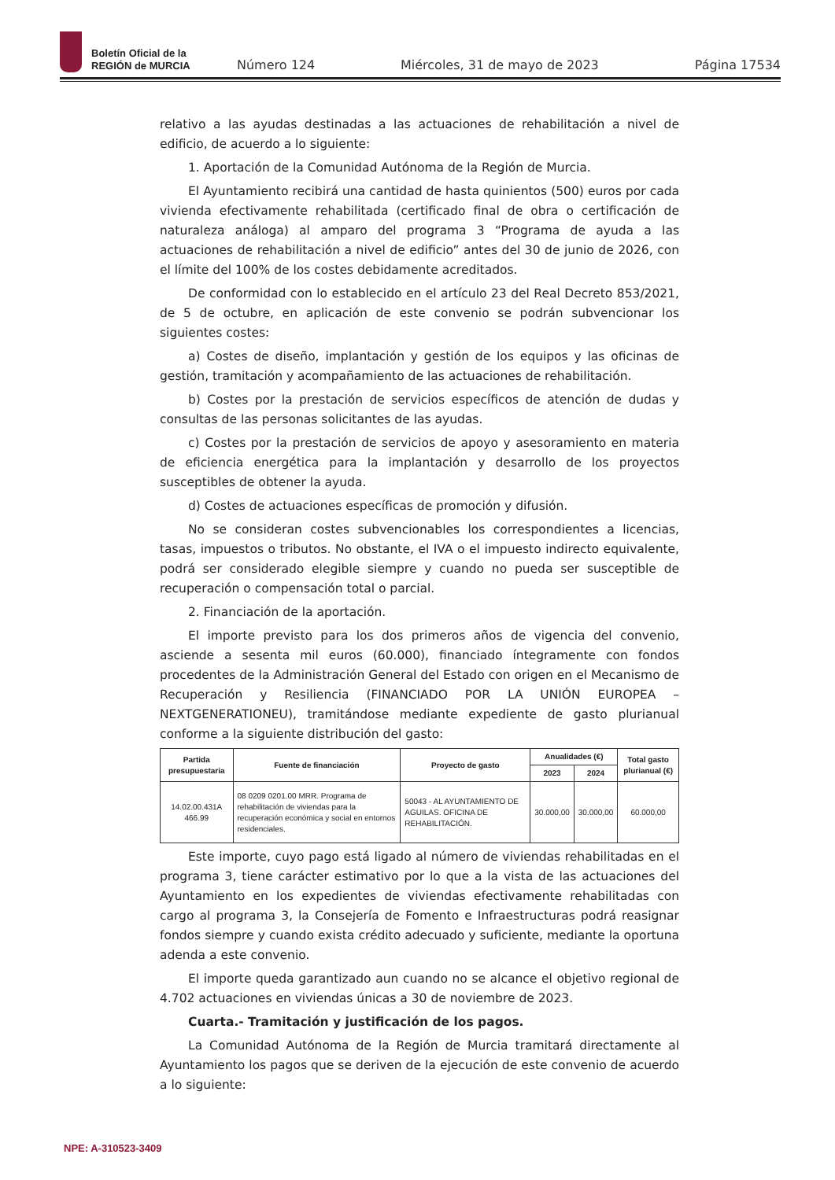Boletín Oficial de la
REGIÓN de MURCIA
Número 124 Miércoles, 31 de mayo de 2023 Página 17534
relativo a las ayudas destinadas a las actuaciones de rehabilitación a nivel de edificio, de acuerdo a lo siguiente:
1. Aportación de la Comunidad Autónoma de la Región de Murcia.
El Ayuntamiento recibirá una cantidad de hasta quinientos (500) euros por cada vivienda efectivamente rehabilitada (certificado final de obra o certificación de naturaleza análoga) al amparo del programa 3 “Programa de ayuda a las actuaciones de rehabilitación a nivel de edificio” antes del 30 de junio de 2026, con el límite del 100% de los costes debidamente acreditados.
De conformidad con lo establecido en el artículo 23 del Real Decreto 853/2021, de 5 de octubre, en aplicación de este convenio se podrán subvencionar los siguientes costes:
a) Costes de diseño, implantación y gestión de los equipos y las oficinas de gestión, tramitación y acompañamiento de las actuaciones de rehabilitación.
b) Costes por la prestación de servicios específicos de atención de dudas y consultas de las personas solicitantes de las ayudas.
c) Costes por la prestación de servicios de apoyo y asesoramiento en materia de eficiencia energética para la implantación y desarrollo de los proyectos susceptibles de obtener la ayuda.
d) Costes de actuaciones específicas de promoción y difusión.
No se consideran costes subvencionables los correspondientes a licencias, tasas, impuestos o tributos. No obstante, el IVA o el impuesto indirecto equivalente, podrá ser considerado elegible siempre y cuando no pueda ser susceptible de recuperación o compensación total o parcial.
2. Financiación de la aportación.
El importe previsto para los dos primeros años de vigencia del convenio, asciende a sesenta mil euros (60.000), financiado íntegramente con fondos procedentes de la Administración General del Estado con origen en el Mecanismo de Recuperación y Resiliencia (FINANCIADO POR LA UNIÓN EUROPEA – NEXTGENERATIONEU), tramitándose mediante expediente de gasto plurianual conforme a la siguiente distribución del gasto:
| Partida presupuestaria | Fuente de financiación | Proyecto de gasto | Anualidades (€) | | Total gasto plurianual (€) |
| --- | --- | --- | --- | --- | --- |
| | | | 2023 | 2024 | |
| 14.02.00.431A 466.99 | 08 0209 0201.00 MRR. Programa de rehabilitación de viviendas para la recuperación económica y social en entornos residenciales. | 50043 - AL AYUNTAMIENTO DE AGUILAS. OFICINA DE REHABILITACIÓN. | 30.000,00 | 30.000,00 | 60.000,00 |
Este importe, cuyo pago está ligado al número de viviendas rehabilitadas en el programa 3, tiene carácter estimativo por lo que a la vista de las actuaciones del Ayuntamiento en los expedientes de viviendas efectivamente rehabilitadas con cargo al programa 3, la Consejería de Fomento e Infraestructuras podrá reasignar fondos siempre y cuando exista crédito adecuado y suficiente, mediante la oportuna adenda a este convenio.
El importe queda garantizado aun cuando no se alcance el objetivo regional de 4.702 actuaciones en viviendas únicas a 30 de noviembre de 2023.
Cuarta.- Tramitación y justificación de los pagos.
La Comunidad Autónoma de la Región de Murcia tramitará directamente al Ayuntamiento los pagos que se deriven de la ejecución de este convenio de acuerdo a lo siguiente:
NPE: A-310523-3409